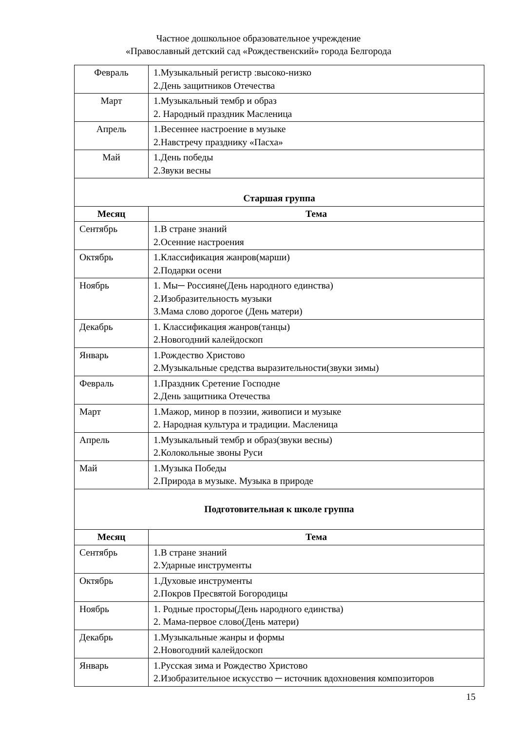Частное дошкольное образовательное учреждение
«Православный детский сад «Рождественский» города Белгорода
| Февраль | 1.Музыкальный регистр :высоко-низко 2.День защитников Отечества |
| Март | 1.Музыкальный тембр и образ 2. Народный праздник Масленица |
| Апрель | 1.Весеннее настроение в музыке 2.Навстречу празднику «Пасха» |
| Май | 1.День победы 2.Звуки весны |
| Старшая группа | |
| Месяц | Тема |
| Сентябрь | 1.В стране знаний 2.Осенние настроения |
| Октябрь | 1.Классификация жанров(марши) 2.Подарки осени |
| Ноябрь | 1. Мы─ Россияне(День народного единства) 2.Изобразительность музыки 3.Мама слово дорогое (День матери) |
| Декабрь | 1. Классификация жанров(танцы) 2.Новогодний калейдоскоп |
| Январь | 1.Рождество Христово 2.Музыкальные средства выразительности(звуки зимы) |
| Февраль | 1.Праздник Сретение Господне 2.День защитника Отечества |
| Март | 1.Мажор, минор в поэзии, живописи и музыке 2. Народная культура и традиции. Масленица |
| Апрель | 1.Музыкальный тембр и образ(звуки весны) 2.Колокольные звоны Руси |
| Май | 1.Музыка Победы 2.Природа в музыке. Музыка в природе |
| Подготовительная к школе группа | |
| Месяц | Тема |
| Сентябрь | 1.В стране знаний 2.Ударные инструменты |
| Октябрь | 1.Духовые инструменты 2.Покров Пресвятой Богородицы |
| Ноябрь | 1. Родные просторы(День народного единства) 2. Мама-первое слово(День матери) |
| Декабрь | 1.Музыкальные жанры и формы 2.Новогодний калейдоскоп |
| Январь | 1.Русская зима и Рождество Христово 2.Изобразительное искусство ─ источник вдохновения композиторов |
15